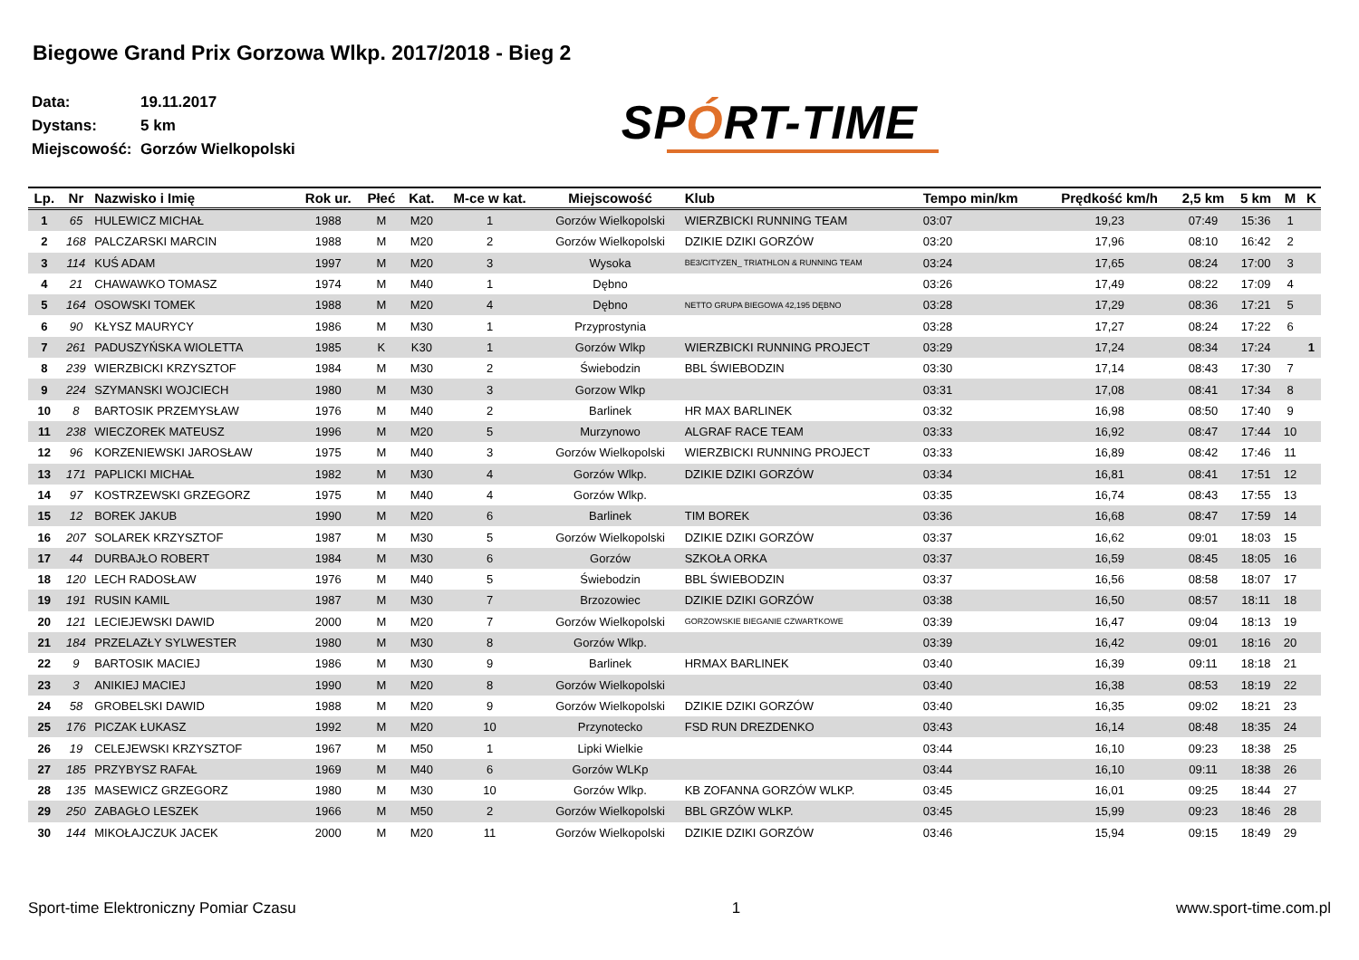Biegowe Grand Prix Gorzowa Wlkp. 2017/2018 - Bieg 2
Data: 19.11.2017
Dystans: 5 km
Miejscowość: Gorzów Wielkopolski
SPÓRT-TIME
| Lp. | Nr | Nazwisko i Imię | Rok ur. | Płeć | Kat. | M-ce w kat. | Miejscowość | Klub | Tempo min/km | Prędkość km/h | 2,5 km | 5 km | M | K |
| --- | --- | --- | --- | --- | --- | --- | --- | --- | --- | --- | --- | --- | --- | --- |
| 1 | 65 | HULEWICZ MICHAŁ | 1988 | M | M20 | 1 | Gorzów Wielkopolski | WIERZBICKI RUNNING TEAM | 03:07 | 19,23 | 07:49 | 15:36 | 1 | |
| 2 | 168 | PALCZARSKI MARCIN | 1988 | M | M20 | 2 | Gorzów Wielkopolski | DZIKIE DZIKI GORZÓW | 03:20 | 17,96 | 08:10 | 16:42 | 2 | |
| 3 | 114 | KUŚ ADAM | 1997 | M | M20 | 3 | Wysoka | BE3/CITYZEN_ TRIATHLON & RUNNING TEAM | 03:24 | 17,65 | 08:24 | 17:00 | 3 | |
| 4 | 21 | CHAWAWKO TOMASZ | 1974 | M | M40 | 1 | Dębno | | 03:26 | 17,49 | 08:22 | 17:09 | 4 | |
| 5 | 164 | OSOWSKI TOMEK | 1988 | M | M20 | 4 | Dębno | NETTO GRUPA BIEGOWA 42,195 DĘBNO | 03:28 | 17,29 | 08:36 | 17:21 | 5 | |
| 6 | 90 | KŁYSZ MAURYCY | 1986 | M | M30 | 1 | Przyprostynia | | 03:28 | 17,27 | 08:24 | 17:22 | 6 | |
| 7 | 261 | PADUSZYŃSKA WIOLETTA | 1985 | K | K30 | 1 | Gorzów Wlkp | WIERZBICKI RUNNING PROJECT | 03:29 | 17,24 | 08:34 | 17:24 | | 1 |
| 8 | 239 | WIERZBICKI KRZYSZTOF | 1984 | M | M30 | 2 | Świebodzin | BBL ŚWIEBODZIN | 03:30 | 17,14 | 08:43 | 17:30 | 7 | |
| 9 | 224 | SZYMANSKI WOJCIECH | 1980 | M | M30 | 3 | Gorzow Wlkp | | 03:31 | 17,08 | 08:41 | 17:34 | 8 | |
| 10 | 8 | BARTOSIK PRZEMYSŁAW | 1976 | M | M40 | 2 | Barlinek | HR MAX BARLINEK | 03:32 | 16,98 | 08:50 | 17:40 | 9 | |
| 11 | 238 | WIECZOREK MATEUSZ | 1996 | M | M20 | 5 | Murzynowo | ALGRAF RACE TEAM | 03:33 | 16,92 | 08:47 | 17:44 | 10 | |
| 12 | 96 | KORZENIEWSKI JAROSŁAW | 1975 | M | M40 | 3 | Gorzów Wielkopolski | WIERZBICKI RUNNING PROJECT | 03:33 | 16,89 | 08:42 | 17:46 | 11 | |
| 13 | 171 | PAPLICKI MICHAŁ | 1982 | M | M30 | 4 | Gorzów Wlkp. | DZIKIE DZIKI GORZÓW | 03:34 | 16,81 | 08:41 | 17:51 | 12 | |
| 14 | 97 | KOSTRZEWSKI GRZEGORZ | 1975 | M | M40 | 4 | Gorzów Wlkp. | | 03:35 | 16,74 | 08:43 | 17:55 | 13 | |
| 15 | 12 | BOREK JAKUB | 1990 | M | M20 | 6 | Barlinek | TIM BOREK | 03:36 | 16,68 | 08:47 | 17:59 | 14 | |
| 16 | 207 | SOLAREK KRZYSZTOF | 1987 | M | M30 | 5 | Gorzów Wielkopolski | DZIKIE DZIKI GORZÓW | 03:37 | 16,62 | 09:01 | 18:03 | 15 | |
| 17 | 44 | DURBAJŁO ROBERT | 1984 | M | M30 | 6 | Gorzów | SZKOŁA ORKA | 03:37 | 16,59 | 08:45 | 18:05 | 16 | |
| 18 | 120 | LECH RADOSŁAW | 1976 | M | M40 | 5 | Świebodzin | BBL ŚWIEBODZIN | 03:37 | 16,56 | 08:58 | 18:07 | 17 | |
| 19 | 191 | RUSIN KAMIL | 1987 | M | M30 | 7 | Brzozowiec | DZIKIE DZIKI GORZÓW | 03:38 | 16,50 | 08:57 | 18:11 | 18 | |
| 20 | 121 | LECIEJEWSKI DAWID | 2000 | M | M20 | 7 | Gorzów Wielkopolski | GORZOWSKIE BIEGANIE CZWARTKOWE | 03:39 | 16,47 | 09:04 | 18:13 | 19 | |
| 21 | 184 | PRZELAZŁY SYLWESTER | 1980 | M | M30 | 8 | Gorzów Wlkp. | | 03:39 | 16,42 | 09:01 | 18:16 | 20 | |
| 22 | 9 | BARTOSIK MACIEJ | 1986 | M | M30 | 9 | Barlinek | HRMAX BARLINEK | 03:40 | 16,39 | 09:11 | 18:18 | 21 | |
| 23 | 3 | ANIKIEJ MACIEJ | 1990 | M | M20 | 8 | Gorzów Wielkopolski | | 03:40 | 16,38 | 08:53 | 18:19 | 22 | |
| 24 | 58 | GROBELSKI DAWID | 1988 | M | M20 | 9 | Gorzów Wielkopolski | DZIKIE DZIKI GORZÓW | 03:40 | 16,35 | 09:02 | 18:21 | 23 | |
| 25 | 176 | PICZAK ŁUKASZ | 1992 | M | M20 | 10 | Przynotecko | FSD RUN DREZDENKO | 03:43 | 16,14 | 08:48 | 18:35 | 24 | |
| 26 | 19 | CELEJEWSKI KRZYSZTOF | 1967 | M | M50 | 1 | Lipki Wielkie | | 03:44 | 16,10 | 09:23 | 18:38 | 25 | |
| 27 | 185 | PRZYBYSZ RAFAŁ | 1969 | M | M40 | 6 | Gorzów WLKp | | 03:44 | 16,10 | 09:11 | 18:38 | 26 | |
| 28 | 135 | MASEWICZ GRZEGORZ | 1980 | M | M30 | 10 | Gorzów Wlkp. | KB ZOFANNA GORZÓW WLKP. | 03:45 | 16,01 | 09:25 | 18:44 | 27 | |
| 29 | 250 | ZABAGŁO LESZEK | 1966 | M | M50 | 2 | Gorzów Wielkopolski | BBL GRZÓW WLKP. | 03:45 | 15,99 | 09:23 | 18:46 | 28 | |
| 30 | 144 | MIKOŁAJCZUK JACEK | 2000 | M | M20 | 11 | Gorzów Wielkopolski | DZIKIE DZIKI GORZÓW | 03:46 | 15,94 | 09:15 | 18:49 | 29 | |
Sport-time Elektroniczny Pomiar Czasu 1 www.sport-time.com.pl